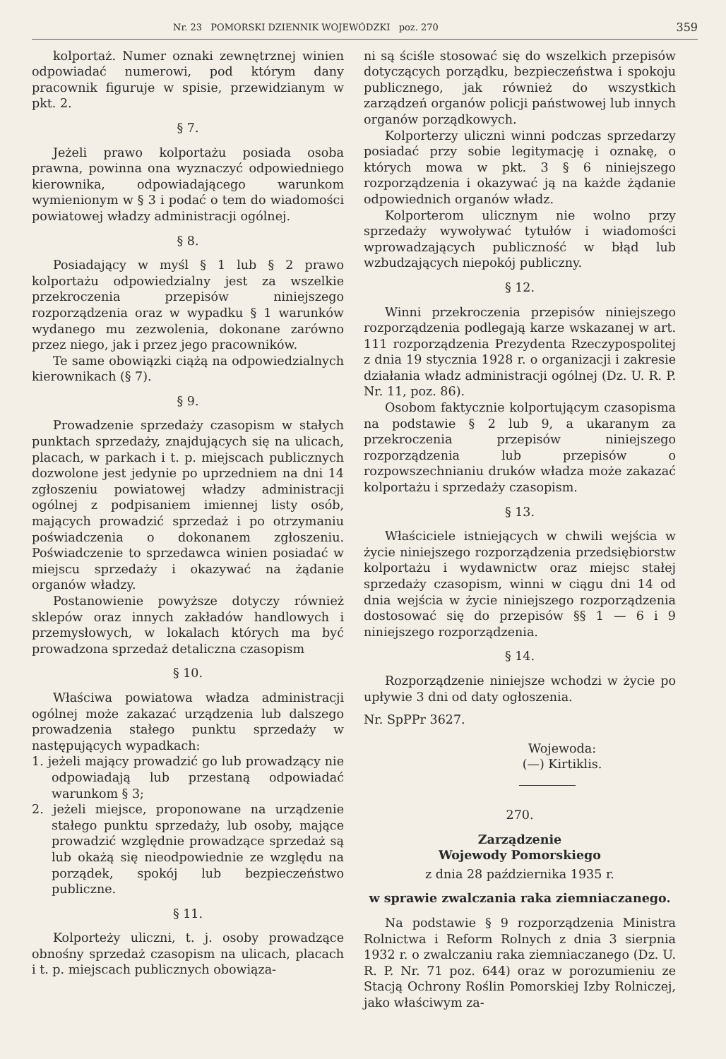Nr. 23 POMORSKI DZIENNIK WOJEWÓDZKI poz. 270 359
kolportaż. Numer oznaki zewnętrznej winien odpowiadać numerowi, pod którym dany pracownik figuruje w spisie, przewidzianym w pkt. 2.
§ 7.
Jeżeli prawo kolportażu posiada osoba prawna, powinna ona wyznaczyć odpowiedniego kierownika, odpowiadającego warunkom wymienionym w § 3 i podać o tem do wiadomości powiatowej władzy administracji ogólnej.
§ 8.
Posiadający w myśl § 1 lub § 2 prawo kolportażu odpowiedzialny jest za wszelkie przekroczenia przepisów niniejszego rozporządzenia oraz w wypadku § 1 warunków wydanego mu zezwolenia, dokonane zarówno przez niego, jak i przez jego pracowników.
Te same obowiązki ciążą na odpowiedzialnych kierownikach (§ 7).
§ 9.
Prowadzenie sprzedaży czasopism w stałych punktach sprzedaży, znajdujących się na ulicach, placach, w parkach i t. p. miejscach publicznych dozwolone jest jedynie po uprzedniem na dni 14 zgłoszeniu powiatowej władzy administracji ogólnej z podpisaniem imiennej listy osób, mających prowadzić sprzedaż i po otrzymaniu poświadczenia o dokonanem zgłoszeniu. Poświadczenie to sprzedawca winien posiadać w miejscu sprzedaży i okazywać na żądanie organów władzy.
Postanowienie powyższe dotyczy również sklepów oraz innych zakładów handlowych i przemysłowych, w lokalach których ma być prowadzona sprzedaż detaliczna czasopism
§ 10.
Właściwa powiatowa władza administracji ogólnej może zakazać urządzenia lub dalszego prowadzenia stałego punktu sprzedaży w następujących wypadkach:
1. jeżeli mający prowadzić go lub prowadzący nie odpowiadają lub przestaną odpowiadać warunkom § 3;
2. jeżeli miejsce, proponowane na urządzenie stałego punktu sprzedaży, lub osoby, mające prowadzić względnie prowadzące sprzedaż są lub okażą się nieodpowiednie ze względu na porządek, spokój lub bezpieczeństwo publiczne.
§ 11.
Kolporteży uliczni, t. j. osoby prowadzące obnośny sprzedaż czasopism na ulicach, placach i t. p. miejscach publicznych obowiąza-
ni są ściśle stosować się do wszelkich przepisów dotyczących porządku, bezpieczeństwa i spokoju publicznego, jak również do wszystkich zarządzeń organów policji państwowej lub innych organów porządkowych.
Kolporterzy uliczni winni podczas sprzedarzy posiadać przy sobie legitymację i oznakę, o których mowa w pkt. 3 § 6 niniejszego rozporządzenia i okazywać ją na każde żądanie odpowiednich organów władz.
Kolporterom ulicznym nie wolno przy sprzedaży wywoływać tytułów i wiadomości wprowadzających publiczność w błąd lub wzbudzających niepokój publiczny.
§ 12.
Winni przekroczenia przepisów niniejszego rozporządzenia podlegają karze wskazanej w art. 111 rozporządzenia Prezydenta Rzeczypospolitej z dnia 19 stycznia 1928 r. o organizacji i zakresie działania władz administracji ogólnej (Dz. U. R. P. Nr. 11, poz. 86).
Osobom faktycznie kolportującym czasopisma na podstawie § 2 lub 9, a ukaranym za przekroczenia przepisów niniejszego rozporządzenia lub przepisów o rozpowszechnianiu druków władza może zakazać kolportażu i sprzedaży czasopism.
§ 13.
Właściciele istniejących w chwili wejścia w życie niniejszego rozporządzenia przedsiębiorstw kolportażu i wydawnictw oraz miejsc stałej sprzedaży czasopism, winni w ciągu dni 14 od dnia wejścia w życie niniejszego rozporządzenia dostosować się do przepisów §§ 1 — 6 i 9 niniejszego rozporządzenia.
§ 14.
Rozporządzenie niniejsze wchodzi w życie po upływie 3 dni od daty ogłoszenia.
Nr. SpPPr 3627.
Wojewoda:
(—) Kirtiklis.
270.
Zarządzenie
Wojewody Pomorskiego
z dnia 28 października 1935 r.
w sprawie zwalczania raka ziemniaczanego.
Na podstawie § 9 rozporządzenia Ministra Rolnictwa i Reform Rolnych z dnia 3 sierpnia 1932 r. o zwalczaniu raka ziemniaczanego (Dz. U. R. P. Nr. 71 poz. 644) oraz w porozumieniu ze Stacją Ochrony Roślin Pomorskiej Izby Rolniczej, jako właściwym za-